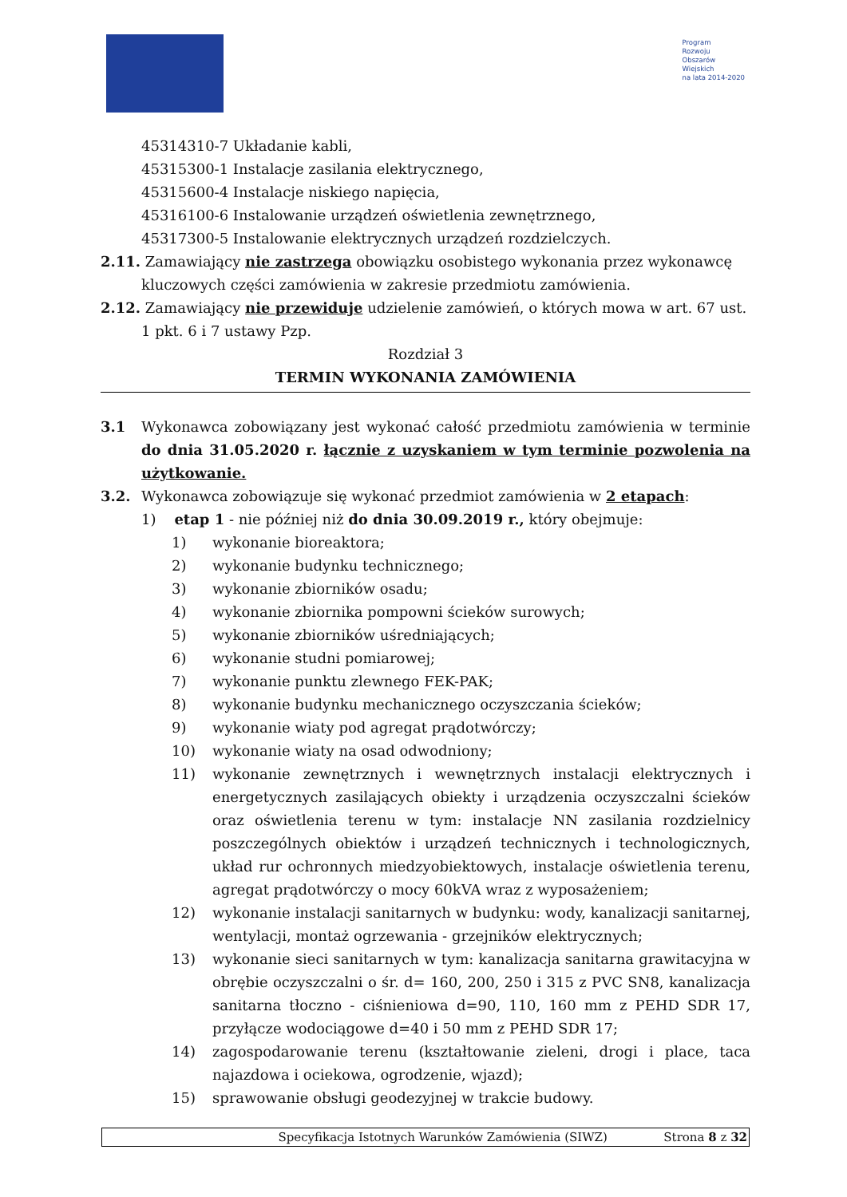Program
Rozwoju
Obszarów
Wiejskich
na lata 2014-2020
45314310-7 Układanie kabli,
45315300-1 Instalacje zasilania elektrycznego,
45315600-4 Instalacje niskiego napięcia,
45316100-6 Instalowanie urządzeń oświetlenia zewnętrznego,
45317300-5 Instalowanie elektrycznych urządzeń rozdzielczych.
2.11. Zamawiający nie zastrzega obowiązku osobistego wykonania przez wykonawcę
kluczowych części zamówienia w zakresie przedmiotu zamówienia.
2.12. Zamawiający nie przewiduje udzielenie zamówień, o których mowa w art. 67 ust.
1 pkt. 6 i 7 ustawy Pzp.
Rozdział 3
TERMIN WYKONANIA ZAMÓWIENIA
3.1 Wykonawca zobowiązany jest wykonać całość przedmiotu zamówienia w terminie do dnia 31.05.2020 r. łącznie z uzyskaniem w tym terminie pozwolenia na użytkowanie.
3.2. Wykonawca zobowiązuje się wykonać przedmiot zamówienia w 2 etapach:
1) etap 1 - nie później niż do dnia 30.09.2019 r., który obejmuje:
1) wykonanie bioreaktora;
2) wykonanie budynku technicznego;
3) wykonanie zbiorników osadu;
4) wykonanie zbiornika pompowni ścieków surowych;
5) wykonanie zbiorników uśredniających;
6) wykonanie studni pomiarowej;
7) wykonanie punktu zlewnego FEK-PAK;
8) wykonanie budynku mechanicznego oczyszczania ścieków;
9) wykonanie wiaty pod agregat prądotwórczy;
10) wykonanie wiaty na osad odwodniony;
11) wykonanie zewnętrznych i wewnętrznych instalacji elektrycznych i energetycznych zasilających obiekty i urządzenia oczyszczalni ścieków oraz oświetlenia terenu w tym: instalacje NN zasilania rozdzielnicy poszczególnych obiektów i urządzeń technicznych i technologicznych, układ rur ochronnych miedzyobiektowych, instalacje oświetlenia terenu, agregat prądotwórczy o mocy 60kVA wraz z wyposażeniem;
12) wykonanie instalacji sanitarnych w budynku: wody, kanalizacji sanitarnej, wentylacji, montaż ogrzewania - grzejników elektrycznych;
13) wykonanie sieci sanitarnych w tym: kanalizacja sanitarna grawitacyjna w obrębie oczyszczalni o śr. d= 160, 200, 250 i 315 z PVC SN8, kanalizacja sanitarna tłoczno - ciśnieniowa d=90, 110, 160 mm z PEHD SDR 17, przyłącze wodociągowe d=40 i 50 mm z PEHD SDR 17;
14) zagospodarowanie terenu (kształtowanie zieleni, drogi i place, taca najazdowa i ociekowa, ogrodzenie, wjazd);
15) sprawowanie obsługi geodezyjnej w trakcie budowy.
Specyfikacja Istotnych Warunków Zamówienia (SIWZ) Strona 8 z 32